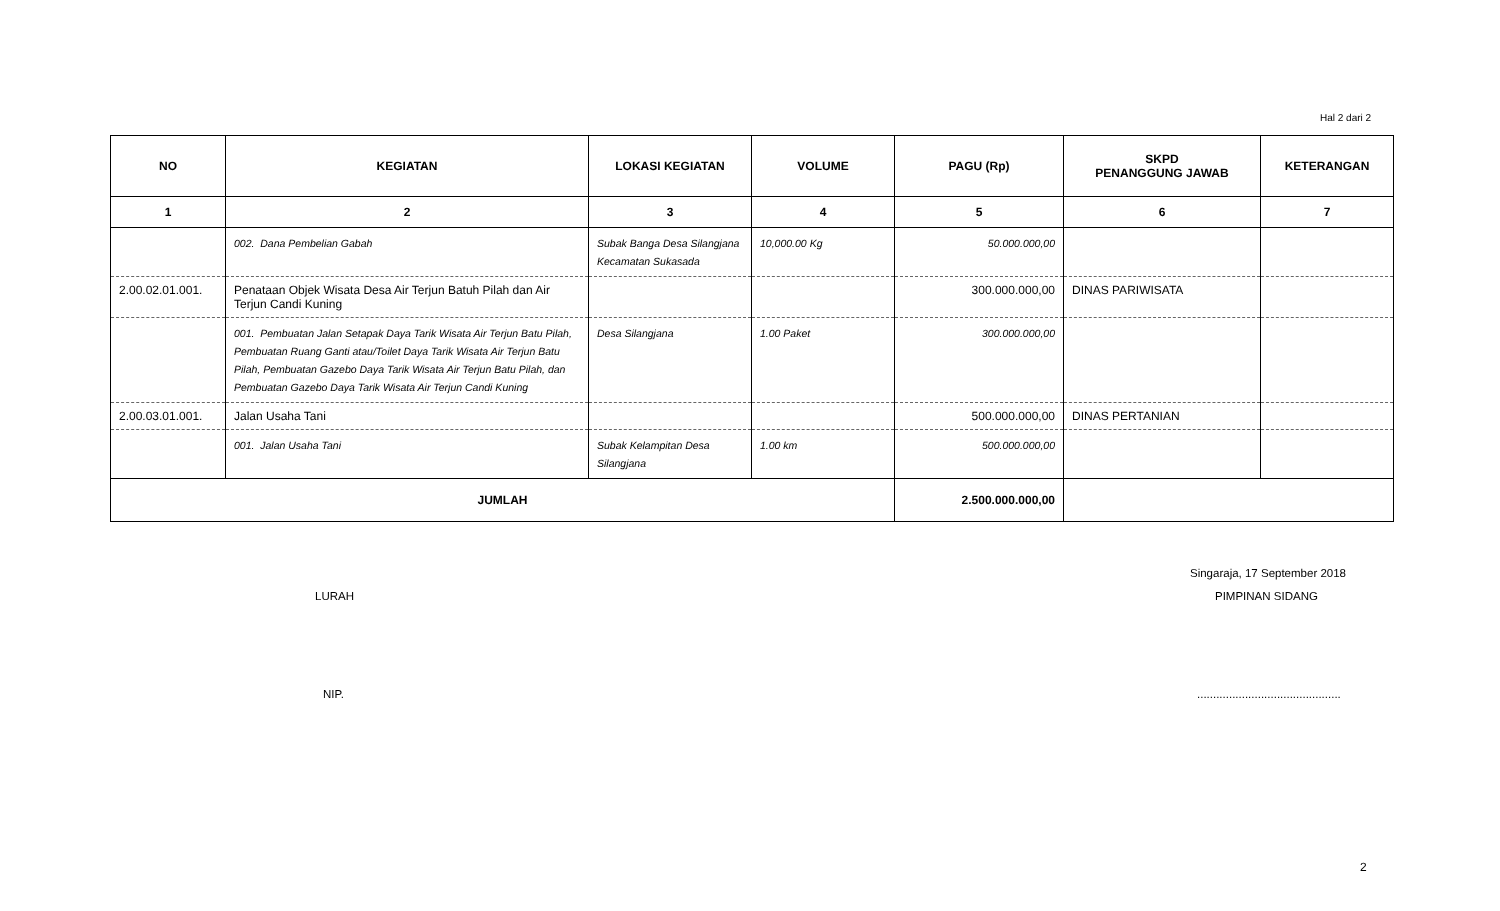Hal 2 dari 2
| NO | KEGIATAN | LOKASI KEGIATAN | VOLUME | PAGU (Rp) | SKPD PENANGGUNG JAWAB | KETERANGAN |
| --- | --- | --- | --- | --- | --- | --- |
| 1 | 2 | 3 | 4 | 5 | 6 | 7 |
| | 002. Dana Pembelian Gabah | Subak Banga Desa Silangjana Kecamatan Sukasada | 10,000.00 Kg | 50.000.000,00 | | |
| 2.00.02.01.001. | Penataan Objek Wisata Desa Air Terjun Batuh Pilah dan Air Terjun Candi Kuning | | | 300.000.000,00 | DINAS PARIWISATA | |
| | 001. Pembuatan Jalan Setapak Daya Tarik Wisata Air Terjun Batu Pilah, Pembuatan Ruang Ganti atau/Toilet Daya Tarik Wisata Air Terjun Batu Pilah, Pembuatan Gazebo Daya Tarik Wisata Air Terjun Batu Pilah, dan Pembuatan Gazebo Daya Tarik Wisata Air Terjun Candi Kuning | Desa Silangjana | 1.00 Paket | 300.000.000,00 | | |
| 2.00.03.01.001. | Jalan Usaha Tani | | | 500.000.000,00 | DINAS PERTANIAN | |
| | 001. Jalan Usaha Tani | Subak Kelampitan Desa Silangjana | 1.00 km | 500.000.000,00 | | |
| JUMLAH | | | | 2.500.000.000,00 | | |
Singaraja, 17 September 2018
LURAH PIMPINAN SIDANG
NIP.
.............................................
2